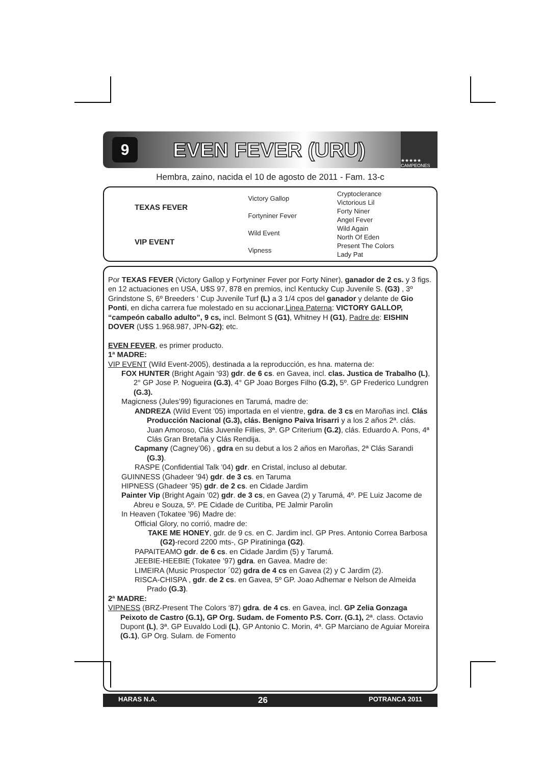9
EVEN FEVER (URU)
★★★★★ CAMPEONES
Hembra, zaino, nacida el 10 de agosto de 2011 - Fam. 13-c
| TEXAS FEVER | Victory Gallop | Cryptoclerance |
| | | Victorious Lil |
| | Fortyniner Fever | Forty Niner |
| | | Angel Fever |
| VIP EVENT | Wild Event | Wild Again |
| | | North Of Eden |
| | Vipness | Present The Colors |
| | | Lady Pat |
Por TEXAS FEVER (Victory Gallop y Fortyniner Fever por Forty Niner), ganador de 2 cs. y 3 figs. en 12 actuaciones en USA, U$S 97, 878 en premios, incl Kentucky Cup Juvenile S. (G3) , 3º Grindstone S, 6º Breeders ‘ Cup Juvenile Turf (L) a 3 1/4 cpos del ganador y delante de Gio Ponti, en dicha carrera fue molestado en su accionar.Linea Paterna: VICTORY GALLOP, “campeón caballo adulto”, 9 cs, incl. Belmont S (G1), Whitney H (G1), Padre de: EISHIN DOVER (U$S 1.968.987, JPN-G2); etc.
EVEN FEVER, es primer producto.
1ª MADRE:
VIP EVENT (Wild Event-2005), destinada a la reproducción, es hna. materna de:
FOX HUNTER (Bright Again ‘93) gdr. de 6 cs. en Gavea, incl. clas. Justica de Trabalho (L), 2° GP Jose P. Nogueira (G.3), 4° GP Joao Borges Filho (G.2), 5º. GP Frederico Lundgren (G.3).
Magicness (Jules’99) figuraciones en Tarumá, madre de:
ANDREZA (Wild Event ’05) importada en el vientre, gdra. de 3 cs en Maroñas incl. Clás Producción Nacional (G.3), clás. Benigno Paiva Irisarri y a los 2 años 2ª. clás. Juan Amoroso, Clás Juvenile Fillies, 3ª. GP Criterium (G.2), clás. Eduardo A. Pons, 4ª Clás Gran Bretaña y Clás Rendija.
Capmany (Cagney’06) , gdra en su debut a los 2 años en Maroñas, 2ª Clás Sarandi (G.3).
RASPE (Confidential Talk ’04) gdr. en Cristal, incluso al debutar.
GUINNESS (Ghadeer ’94) gdr. de 3 cs. en Taruma
HIPNESS (Ghadeer ’95) gdr. de 2 cs. en Cidade Jardim
Painter Vip (Bright Again ’02) gdr. de 3 cs, en Gavea (2) y Tarumá, 4º. PE Luiz Jacome de Abreu e Souza, 5º. PE Cidade de Curitiba, PE Jalmir Parolin
In Heaven (Tokatee ’96) Madre de:
Official Glory, no corrió, madre de:
TAKE ME HONEY, gdr. de 9 cs. en C. Jardim incl. GP Pres. Antonio Correa Barbosa (G2)-record 2200 mts-, GP Piratininga (G2).
PAPAITEAMO gdr. de 6 cs. en Cidade Jardim (5) y Tarumá.
JEEBIE-HEEBIE (Tokatee ’97) gdra. en Gavea. Madre de:
LIMEIRA (Music Prospector ´02) gdra de 4 cs en Gavea (2) y C Jardim (2).
RISCA-CHISPA , gdr. de 2 cs. en Gavea, 5º GP. Joao Adhemar e Nelson de Almeida Prado (G.3).
2ª MADRE:
VIPNESS (BRZ-Present The Colors ‘87) gdra. de 4 cs. en Gavea, incl. GP Zelia Gonzaga Peixoto de Castro (G.1), GP Org. Sudam. de Fomento P.S. Corr. (G.1), 2ª. class. Octavio Dupont (L), 3ª. GP Euvaldo Lodi (L), GP Antonio C. Morin, 4ª. GP Marciano de Aguiar Moreira (G.1), GP Org. Sulam. de Fomento
HARAS N.A. 26 POTRANCA 2011